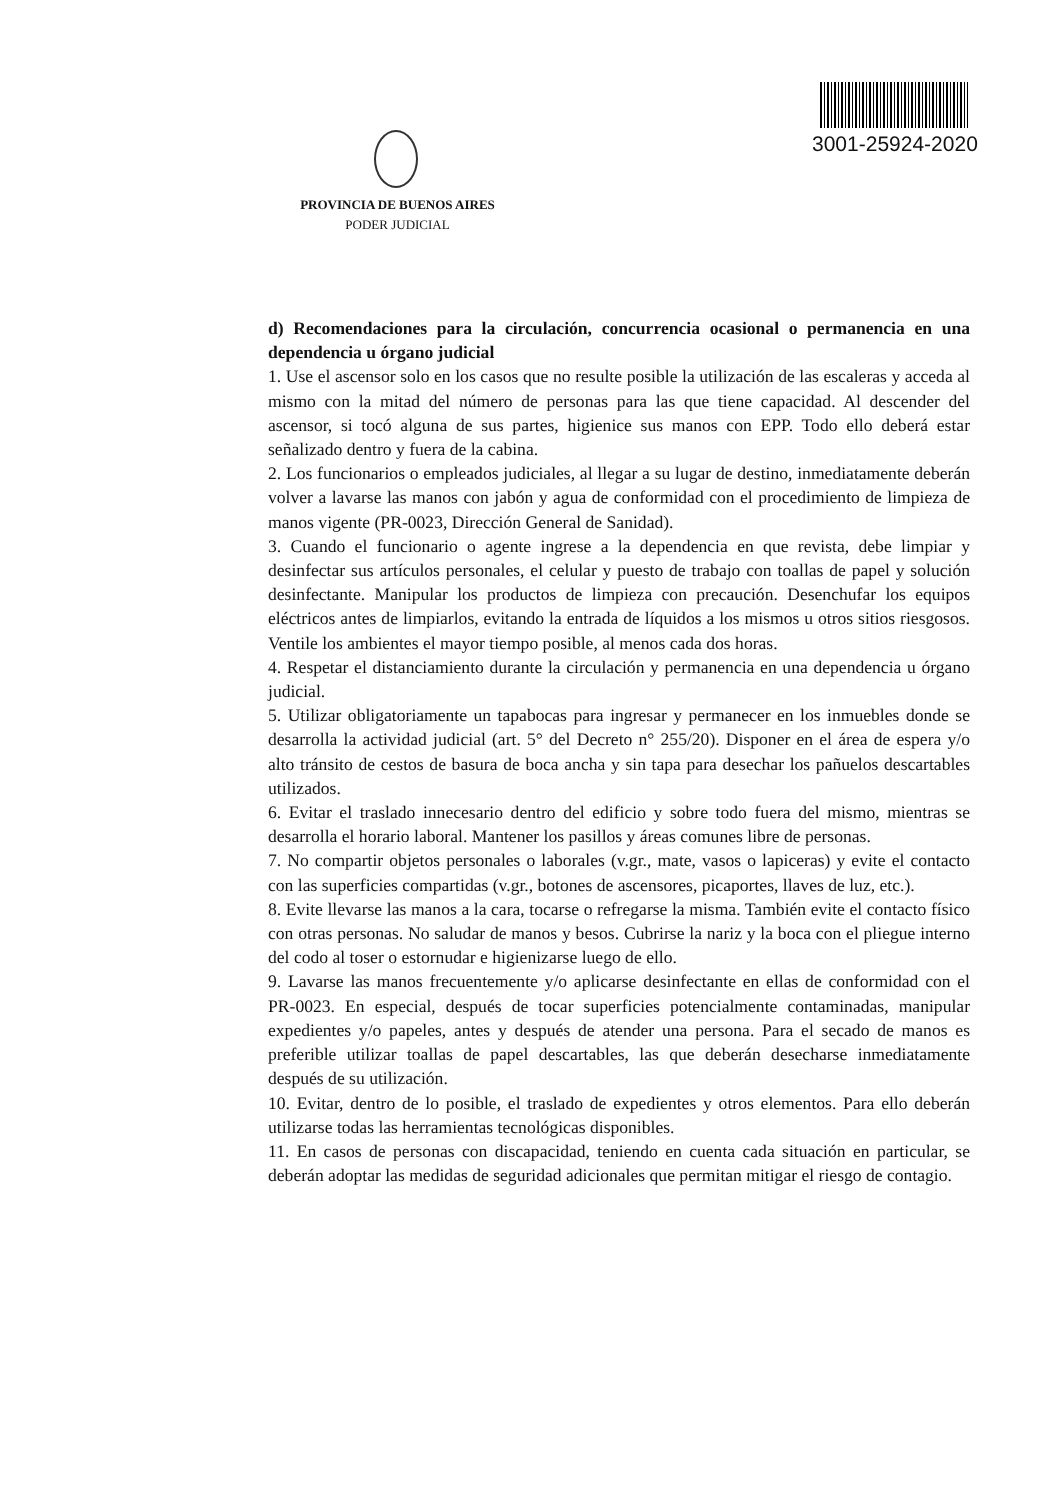3001-25924-2020
PROVINCIA DE BUENOS AIRES
PODER JUDICIAL
d) Recomendaciones para la circulación, concurrencia ocasional o permanencia en una dependencia u órgano judicial
1. Use el ascensor solo en los casos que no resulte posible la utilización de las escaleras y acceda al mismo con la mitad del número de personas para las que tiene capacidad. Al descender del ascensor, si tocó alguna de sus partes, higienice sus manos con EPP. Todo ello deberá estar señalizado dentro y fuera de la cabina.
2. Los funcionarios o empleados judiciales, al llegar a su lugar de destino, inmediatamente deberán volver a lavarse las manos con jabón y agua de conformidad con el procedimiento de limpieza de manos vigente (PR-0023, Dirección General de Sanidad).
3. Cuando el funcionario o agente ingrese a la dependencia en que revista, debe limpiar y desinfectar sus artículos personales, el celular y puesto de trabajo con toallas de papel y solución desinfectante. Manipular los productos de limpieza con precaución. Desenchufar los equipos eléctricos antes de limpiarlos, evitando la entrada de líquidos a los mismos u otros sitios riesgosos. Ventile los ambientes el mayor tiempo posible, al menos cada dos horas.
4. Respetar el distanciamiento durante la circulación y permanencia en una dependencia u órgano judicial.
5. Utilizar obligatoriamente un tapabocas para ingresar y permanecer en los inmuebles donde se desarrolla la actividad judicial (art. 5° del Decreto n° 255/20). Disponer en el área de espera y/o alto tránsito de cestos de basura de boca ancha y sin tapa para desechar los pañuelos descartables utilizados.
6. Evitar el traslado innecesario dentro del edificio y sobre todo fuera del mismo, mientras se desarrolla el horario laboral. Mantener los pasillos y áreas comunes libre de personas.
7. No compartir objetos personales o laborales (v.gr., mate, vasos o lapiceras) y evite el contacto con las superficies compartidas (v.gr., botones de ascensores, picaportes, llaves de luz, etc.).
8. Evite llevarse las manos a la cara, tocarse o refregarse la misma. También evite el contacto físico con otras personas. No saludar de manos y besos. Cubrirse la nariz y la boca con el pliegue interno del codo al toser o estornudar e higienizarse luego de ello.
9. Lavarse las manos frecuentemente y/o aplicarse desinfectante en ellas de conformidad con el PR-0023. En especial, después de tocar superficies potencialmente contaminadas, manipular expedientes y/o papeles, antes y después de atender una persona. Para el secado de manos es preferible utilizar toallas de papel descartables, las que deberán desecharse inmediatamente después de su utilización.
10. Evitar, dentro de lo posible, el traslado de expedientes y otros elementos. Para ello deberán utilizarse todas las herramientas tecnológicas disponibles.
11. En casos de personas con discapacidad, teniendo en cuenta cada situación en particular, se deberán adoptar las medidas de seguridad adicionales que permitan mitigar el riesgo de contagio.